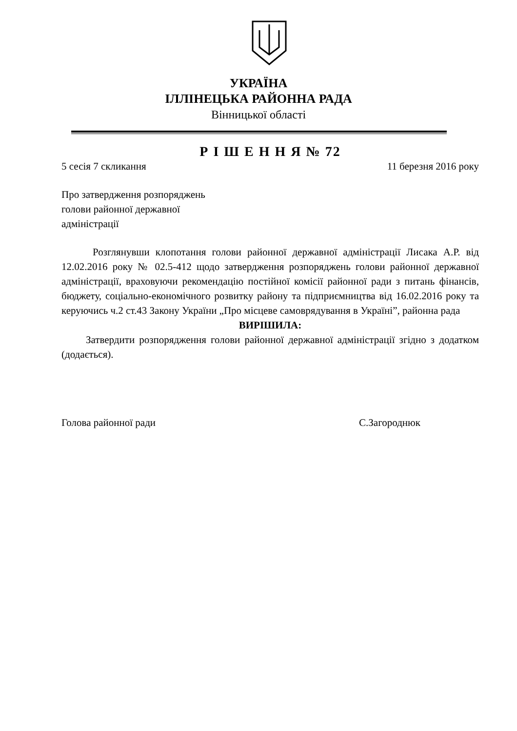УКРАЇНА
ІЛЛІНЕЦЬКА РАЙОННА РАДА
Вінницької області
Р І Ш Е Н Н Я № 72
5 сесія 7 скликання 11 березня 2016 року
Про затвердження розпоряджень
голови районної державної
адміністрації
Розглянувши клопотання голови районної державної адміністрації Лисака А.Р. від 12.02.2016 року № 02.5-412 щодо затвердження розпоряджень голови районної державної адміністрації, враховуючи рекомендацію постійної комісії районної ради з питань фінансів, бюджету, соціально-економічного розвитку району та підприємництва від 16.02.2016 року та керуючись ч.2 ст.43 Закону України „Про місцеве самоврядування в Україні”, районна рада
ВИРІШИЛА:
Затвердити розпорядження голови районної державної адміністрації згідно з додатком (додається).
Голова районної ради С.Загороднюк